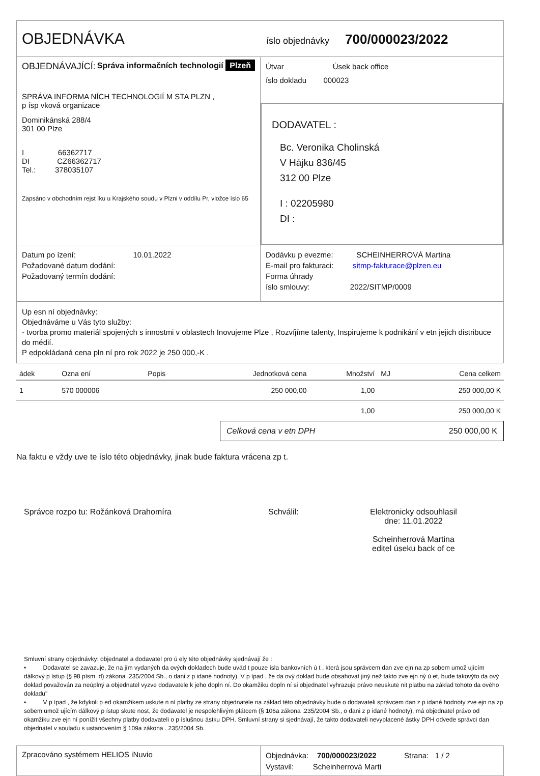OBJEDNÁVKA
íslo objednávky
700/000023/2022
OBJEDNÁVAJÍCÍ: Správa informačních technologií Plzeň
SPRÁVA INFORMA NÍCH TECHNOLOGIÍ M STA PLZN ,
p ísp vková organizace
Dominikánská 288/4
301 00 Plze
I 66362717
DI CZ66362717
Tel.: 378035107
Zapsáno v obchodním rejst íku u Krajského soudu v Plzni v oddílu Pr, vložce íslo 65
Útvar Úsek back office
íslo dokladu 000023
DODAVATEL :
Bc. Veronika Cholinská
V Hájku 836/45
312 00 Plze
I : 02205980
DI :
Datum po ízení: 10.01.2022
Požadované datum dodání:
Požadovaný termín dodání:
Dodávku p evezme: SCHEINHERROVÁ Martina
E-mail pro fakturaci: sitmp-fakturace@plzen.eu
Forma úhrady
íslo smlouvy: 2022/SITMP/0009
Up esn ní objednávky:
Objednáváme u Vás tyto služby:
- tvorba promo materiál spojených s innostmi v oblastech Inovujeme Plze , Rozvíjíme talenty, Inspirujeme k podnikání v etn jejich distribuce do médií.
P edpokládaná cena pln ní pro rok 2022 je 250 000,-K .
| ádek | Ozna ení | Popis | Jednotková cena | Množství | MJ | Cena celkem |
| --- | --- | --- | --- | --- | --- | --- |
| 1 | 570 000006 | | 250 000,00 | 1,00 | | 250 000,00 K |
| | | | | 1,00 | | 250 000,00 K |
Celková cena v etn DPH 250 000,00 K
Na faktu e vždy uve te íslo této objednávky, jinak bude faktura vrácena zp t.
Správce rozpo tu: Rožánková Drahomíra Schválil: Elektronicky odsouhlasil
dne: 11.01.2022
Scheinherrová Martina
editel úseku back of ce
Smluvní strany objednávky: objednatel a dodavatel pro ú ely této objednávky sjednávají že :
• Dodavatel se zavazuje, že na jím vydaných da ových dokladech bude uvád t pouze ísla bankovních ú t , která jsou správcem dan zve ejn na zp sobem umož ujícím dálkový p ístup (§ 98 písm. d) zákona .235/2004 Sb., o dani z p idané hodnoty). V p ípad , že da ový doklad bude obsahovat jiný než takto zve ejn ný ú et, bude takovýto da ový doklad považován za neúplný a objednatel vyzve dodavatele k jeho dopln ní. Do okamžiku dopln ní si objednatel vyhrazuje právo neuskute nit platbu na základ tohoto da ového dokladu"
• V p ípad , že kdykoli p ed okamžikem uskute n ní platby ze strany objednatele na základ této objednávky bude o dodavateli správcem dan z p idané hodnoty zve ejn na zp sobem umož ujícím dálkový p ístup skute nost, že dodavatel je nespolehlivým plátcem (§ 106a zákona .235/2004 Sb., o dani z p idané hodnoty), má objednatel právo od okamžiku zve ejn ní ponížit všechny platby dodavateli o p íslušnou ástku DPH. Smluvní strany si sjednávají, že takto dodavateli nevyplacené ástky DPH odvede správci dan objednatel v souladu s ustanovením § 109a zákona . 235/2004 Sb.
Zpracováno systémem HELIOS iNuvio
Objednávka: 700/000023/2022 Strana: 1 / 2
Vystavil: Scheinherrová Marti